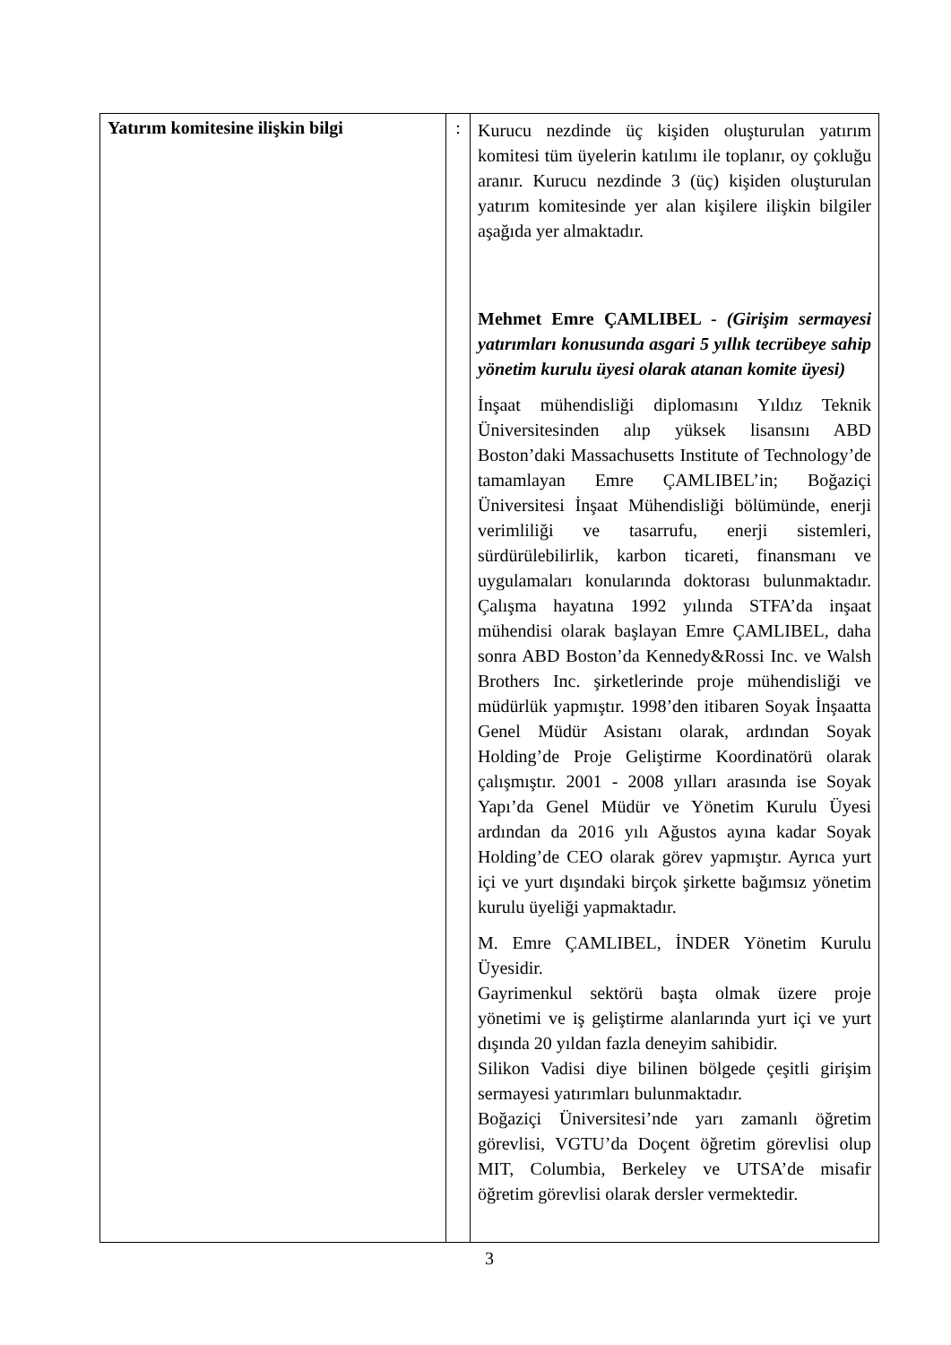| Yatırım komitesine ilişkin bilgi | : | Kurucu nezdinde üç kişiden oluşturulan yatırım komitesi tüm üyelerin katılımı ile toplanır, oy çokluğu aranır. Kurucu nezdinde 3 (üç) kişiden oluşturulan yatırım komitesinde yer alan kişilere ilişkin bilgiler aşağıda yer almaktadır. Mehmet Emre ÇAMLIBEL - (Girişim sermayesi yatırımları konusunda asgari 5 yıllık tecrübeye sahip yönetim kurulu üyesi olarak atanan komite üyesi) İnşaat mühendisliği diplomasını Yıldız Teknik Üniversitesinden alıp yüksek lisansını ABD Boston’daki Massachusetts Institute of Technology’de tamamlayan Emre ÇAMLIBEL’in; Boğaziçi Üniversitesi İnşaat Mühendisliği bölümünde, enerji verimliliği ve tasarrufu, enerji sistemleri, sürdürülebilirlik, karbon ticareti, finansmanı ve uygulamaları konularında doktorası bulunmaktadır. Çalışma hayatına 1992 yılında STFA’da inşaat mühendisi olarak başlayan Emre ÇAMLIBEL, daha sonra ABD Boston’da Kennedy&Rossi Inc. ve Walsh Brothers Inc. şirketlerinde proje mühendisliği ve müdürlük yapmıştır. 1998’den itibaren Soyak İnşaatta Genel Müdür Asistanı olarak, ardından Soyak Holding’de Proje Geliştirme Koordinatörü olarak çalışmıştır. 2001 - 2008 yılları arasında ise Soyak Yapı’da Genel Müdür ve Yönetim Kurulu Üyesi ardından da 2016 yılı Ağustos ayına kadar Soyak Holding’de CEO olarak görev yapmıştır. Ayrıca yurt içi ve yurt dışındaki birçok şirkette bağımsız yönetim kurulu üyeliği yapmaktadır. M. Emre ÇAMLIBEL, İNDER Yönetim Kurulu Üyesidir. Gayrimenkul sektörü başta olmak üzere proje yönetimi ve iş geliştirme alanlarında yurt içi ve yurt dışında 20 yıldan fazla deneyim sahibidir. Silikon Vadisi diye bilinen bölgede çeşitli girişim sermayesi yatırımları bulunmaktadır. Boğaziçi Üniversitesi’nde yarı zamanlı öğretim görevlisi, VGTU’da Doçent öğretim görevlisi olup MIT, Columbia, Berkeley ve UTSA’de misafir öğretim görevlisi olarak dersler vermektedir. |
3